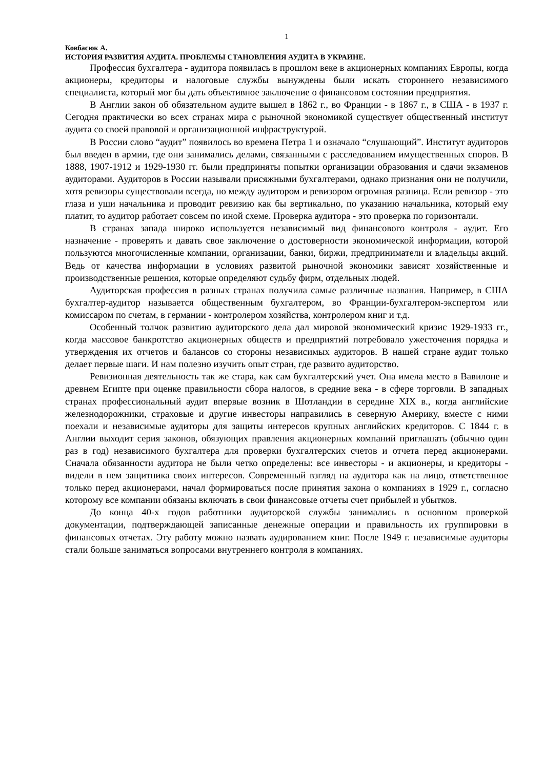1
Ковбасюк А.
ИСТОРИЯ РАЗВИТИЯ АУДИТА. ПРОБЛЕМЫ СТАНОВЛЕНИЯ АУДИТА В УКРАИНЕ.
Профессия бухгалтера - аудитора появилась в прошлом веке в акционерных компаниях Европы, когда акционеры, кредиторы и налоговые службы вынуждены были искать стороннего независимого специалиста, который мог бы дать объективное заключение о финансовом состоянии предприятия.
В Англии закон об обязательном аудите вышел в 1862 г., во Франции - в 1867 г., в США - в 1937 г. Сегодня практически во всех странах мира с рыночной экономикой существует общественный институт аудита со своей правовой и организационной инфраструктурой.
В России слово “аудит” появилось во времена Петра 1 и означало “слушающий”. Институт аудиторов был введен в армии, где они занимались делами, связанными с расследованием имущественных споров. В 1888, 1907-1912 и 1929-1930 гг. были предприняты попытки организации образования и сдачи экзаменов аудиторами. Аудиторов в России называли присяжными бухгалтерами, однако признания они не получили, хотя ревизоры существовали всегда, но между аудитором и ревизором огромная разница. Если ревизор - это глаза и уши начальника и проводит ревизию как бы вертикально, по указанию начальника, который ему платит, то аудитор работает совсем по иной схеме. Проверка аудитора - это проверка по горизонтали.
В странах запада широко используется независимый вид финансового контроля - аудит. Его назначение - проверять и давать свое заключение о достоверности экономической информации, которой пользуются многочисленные компании, организации, банки, биржи, предприниматели и владельцы акций. Ведь от качества информации в условиях развитой рыночной экономики зависят хозяйственные и производственные решения, которые определяют судьбу фирм, отдельных людей.
Аудиторская профессия в разных странах получила самые различные названия. Например, в США бухгалтер-аудитор называется общественным бухгалтером, во Франции-бухгалтером-экспертом или комиссаром по счетам, в германии - контролером хозяйства, контролером книг и т.д.
Особенный толчок развитию аудиторского дела дал мировой экономический кризис 1929-1933 гг., когда массовое банкротство акционерных обществ и предприятий потребовало ужесточения порядка и утверждения их отчетов и балансов со стороны независимых аудиторов. В нашей стране аудит только делает первые шаги. И нам полезно изучить опыт стран, где развито аудиторство.
Ревизионная деятельность так же стара, как сам бухгалтерский учет. Она имела место в Вавилоне и древнем Египте при оценке правильности сбора налогов, в средние века - в сфере торговли. В западных странах профессиональный аудит впервые возник в Шотландии в середине XIX в., когда английские железнодорожники, страховые и другие инвесторы направились в северную Америку, вместе с ними поехали и независимые аудиторы для защиты интересов крупных английских кредиторов. С 1844 г. в Англии выходит серия законов, обязующих правления акционерных компаний приглашать (обычно один раз в год) независимого бухгалтера для проверки бухгалтерских счетов и отчета перед акционерами. Сначала обязанности аудитора не были четко определены: все инвесторы - и акционеры, и кредиторы - видели в нем защитника своих интересов. Современный взгляд на аудитора как на лицо, ответственное только перед акционерами, начал формироваться после принятия закона о компаниях в 1929 г., согласно которому все компании обязаны включать в свои финансовые отчеты счет прибылей и убытков.
До конца 40-х годов работники аудиторской службы занимались в основном проверкой документации, подтверждающей записанные денежные операции и правильность их группировки в финансовых отчетах. Эту работу можно назвать аудированием книг. После 1949 г. независимые аудиторы стали больше заниматься вопросами внутреннего контроля в компаниях.